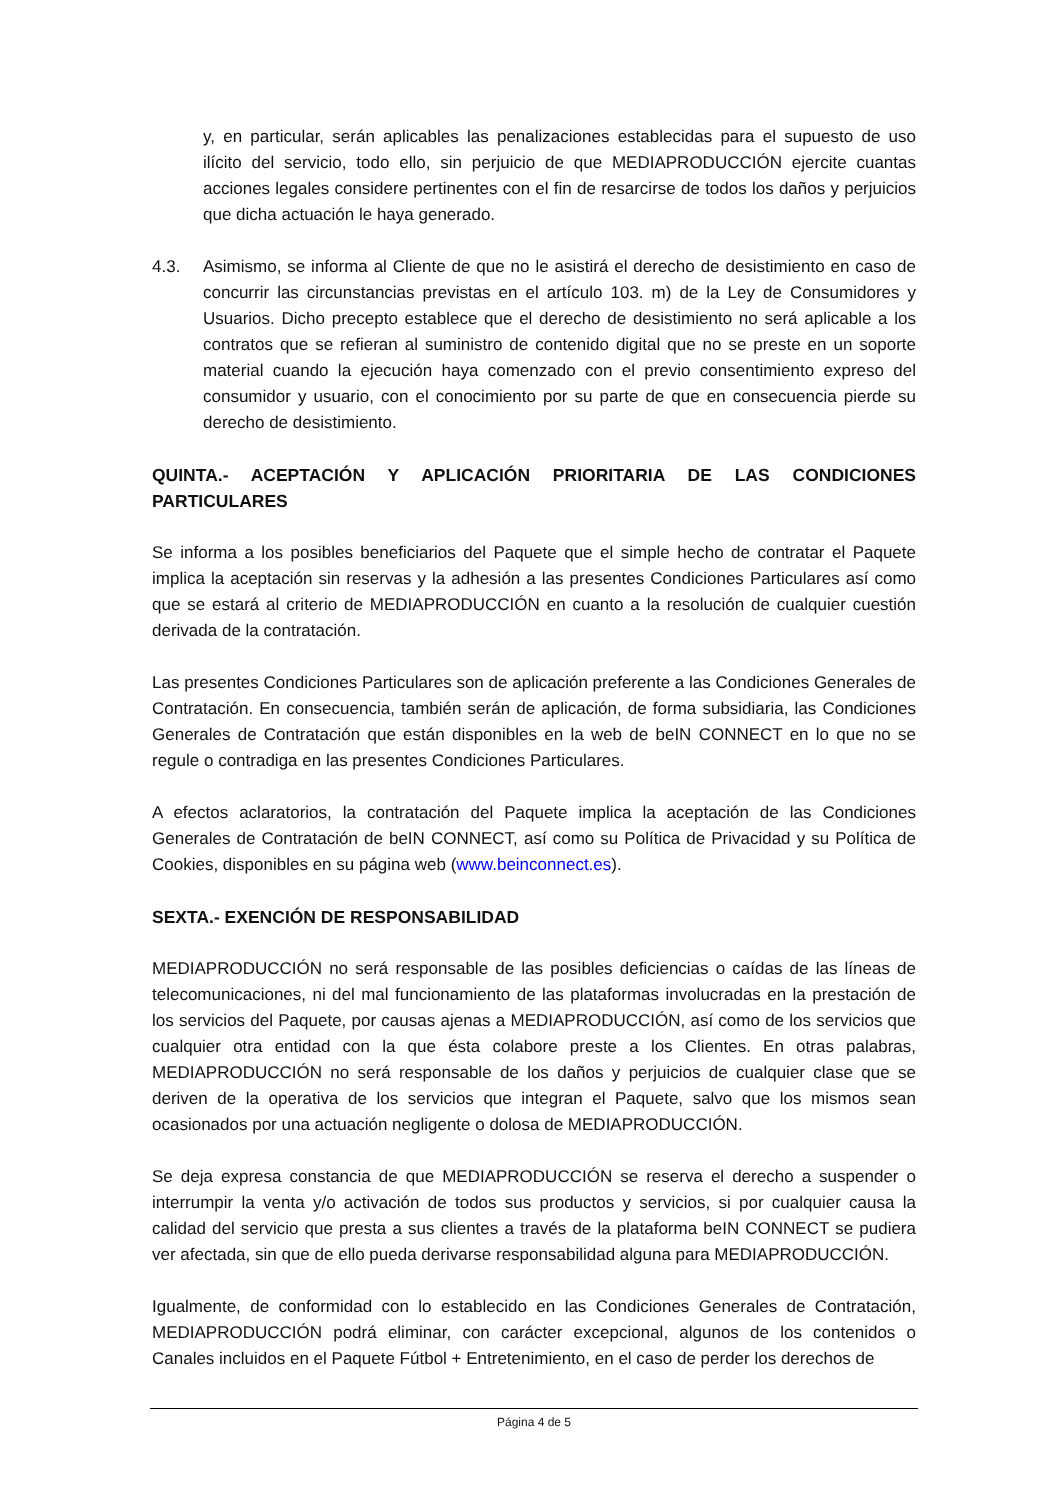y, en particular, serán aplicables las penalizaciones establecidas para el supuesto de uso ilícito del servicio, todo ello, sin perjuicio de que MEDIAPRODUCCIÓN ejercite cuantas acciones legales considere pertinentes con el fin de resarcirse de todos los daños y perjuicios que dicha actuación le haya generado.
4.3. Asimismo, se informa al Cliente de que no le asistirá el derecho de desistimiento en caso de concurrir las circunstancias previstas en el artículo 103. m) de la Ley de Consumidores y Usuarios. Dicho precepto establece que el derecho de desistimiento no será aplicable a los contratos que se refieran al suministro de contenido digital que no se preste en un soporte material cuando la ejecución haya comenzado con el previo consentimiento expreso del consumidor y usuario, con el conocimiento por su parte de que en consecuencia pierde su derecho de desistimiento.
QUINTA.- ACEPTACIÓN Y APLICACIÓN PRIORITARIA DE LAS CONDICIONES PARTICULARES
Se informa a los posibles beneficiarios del Paquete que el simple hecho de contratar el Paquete implica la aceptación sin reservas y la adhesión a las presentes Condiciones Particulares así como que se estará al criterio de MEDIAPRODUCCIÓN en cuanto a la resolución de cualquier cuestión derivada de la contratación.
Las presentes Condiciones Particulares son de aplicación preferente a las Condiciones Generales de Contratación. En consecuencia, también serán de aplicación, de forma subsidiaria, las Condiciones Generales de Contratación que están disponibles en la web de beIN CONNECT en lo que no se regule o contradiga en las presentes Condiciones Particulares.
A efectos aclaratorios, la contratación del Paquete implica la aceptación de las Condiciones Generales de Contratación de beIN CONNECT, así como su Política de Privacidad y su Política de Cookies, disponibles en su página web (www.beinconnect.es).
SEXTA.- EXENCIÓN DE RESPONSABILIDAD
MEDIAPRODUCCIÓN no será responsable de las posibles deficiencias o caídas de las líneas de telecomunicaciones, ni del mal funcionamiento de las plataformas involucradas en la prestación de los servicios del Paquete, por causas ajenas a MEDIAPRODUCCIÓN, así como de los servicios que cualquier otra entidad con la que ésta colabore preste a los Clientes. En otras palabras, MEDIAPRODUCCIÓN no será responsable de los daños y perjuicios de cualquier clase que se deriven de la operativa de los servicios que integran el Paquete, salvo que los mismos sean ocasionados por una actuación negligente o dolosa de MEDIAPRODUCCIÓN.
Se deja expresa constancia de que MEDIAPRODUCCIÓN se reserva el derecho a suspender o interrumpir la venta y/o activación de todos sus productos y servicios, si por cualquier causa la calidad del servicio que presta a sus clientes a través de la plataforma beIN CONNECT se pudiera ver afectada, sin que de ello pueda derivarse responsabilidad alguna para MEDIAPRODUCCIÓN.
Igualmente, de conformidad con lo establecido en las Condiciones Generales de Contratación, MEDIAPRODUCCIÓN podrá eliminar, con carácter excepcional, algunos de los contenidos o Canales incluidos en el Paquete Fútbol + Entretenimiento, en el caso de perder los derechos de
Página 4 de 5